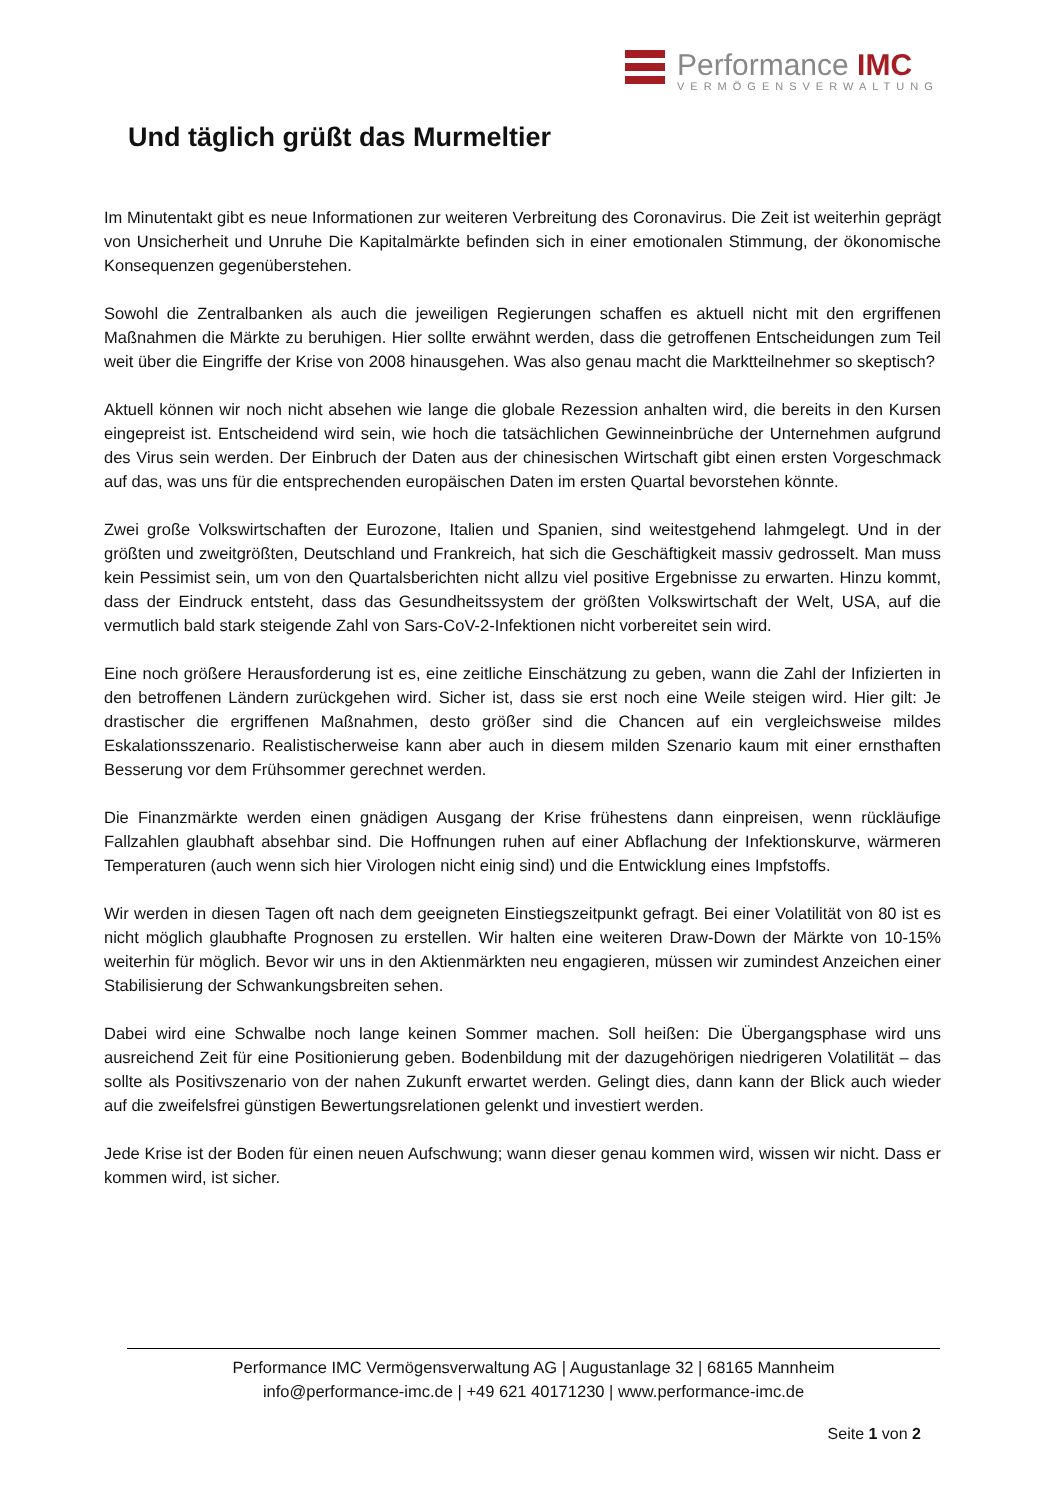Performance IMC
VERMÖGENSVERWALTUNG
Und täglich grüßt das Murmeltier
Im Minutentakt gibt es neue Informationen zur weiteren Verbreitung des Coronavirus. Die Zeit ist weiterhin geprägt von Unsicherheit und Unruhe Die Kapitalmärkte befinden sich in einer emotionalen Stimmung, der ökonomische Konsequenzen gegenüberstehen.
Sowohl die Zentralbanken als auch die jeweiligen Regierungen schaffen es aktuell nicht mit den ergriffenen Maßnahmen die Märkte zu beruhigen. Hier sollte erwähnt werden, dass die getroffenen Entscheidungen zum Teil weit über die Eingriffe der Krise von 2008 hinausgehen. Was also genau macht die Marktteilnehmer so skeptisch?
Aktuell können wir noch nicht absehen wie lange die globale Rezession anhalten wird, die bereits in den Kursen eingepreist ist. Entscheidend wird sein, wie hoch die tatsächlichen Gewinneinbrüche der Unternehmen aufgrund des Virus sein werden. Der Einbruch der Daten aus der chinesischen Wirtschaft gibt einen ersten Vorgeschmack auf das, was uns für die entsprechenden europäischen Daten im ersten Quartal bevorstehen könnte.
Zwei große Volkswirtschaften der Eurozone, Italien und Spanien, sind weitestgehend lahmgelegt. Und in der größten und zweitgrößten, Deutschland und Frankreich, hat sich die Geschäftigkeit massiv gedrosselt. Man muss kein Pessimist sein, um von den Quartalsberichten nicht allzu viel positive Ergebnisse zu erwarten. Hinzu kommt, dass der Eindruck entsteht, dass das Gesundheitssystem der größten Volkswirtschaft der Welt, USA, auf die vermutlich bald stark steigende Zahl von Sars-CoV-2-Infektionen nicht vorbereitet sein wird.
Eine noch größere Herausforderung ist es, eine zeitliche Einschätzung zu geben, wann die Zahl der Infizierten in den betroffenen Ländern zurückgehen wird. Sicher ist, dass sie erst noch eine Weile steigen wird. Hier gilt: Je drastischer die ergriffenen Maßnahmen, desto größer sind die Chancen auf ein vergleichsweise mildes Eskalationsszenario. Realistischerweise kann aber auch in diesem milden Szenario kaum mit einer ernsthaften Besserung vor dem Frühsommer gerechnet werden.
Die Finanzmärkte werden einen gnädigen Ausgang der Krise frühestens dann einpreisen, wenn rückläufige Fallzahlen glaubhaft absehbar sind. Die Hoffnungen ruhen auf einer Abflachung der Infektionskurve, wärmeren Temperaturen (auch wenn sich hier Virologen nicht einig sind) und die Entwicklung eines Impfstoffs.
Wir werden in diesen Tagen oft nach dem geeigneten Einstiegszeitpunkt gefragt. Bei einer Volatilität von 80 ist es nicht möglich glaubhafte Prognosen zu erstellen. Wir halten eine weiteren Draw-Down der Märkte von 10-15% weiterhin für möglich. Bevor wir uns in den Aktienmärkten neu engagieren, müssen wir zumindest Anzeichen einer Stabilisierung der Schwankungsbreiten sehen.
Dabei wird eine Schwalbe noch lange keinen Sommer machen. Soll heißen: Die Übergangsphase wird uns ausreichend Zeit für eine Positionierung geben. Bodenbildung mit der dazugehörigen niedrigeren Volatilität – das sollte als Positivszenario von der nahen Zukunft erwartet werden. Gelingt dies, dann kann der Blick auch wieder auf die zweifelsfrei günstigen Bewertungsrelationen gelenkt und investiert werden.
Jede Krise ist der Boden für einen neuen Aufschwung; wann dieser genau kommen wird, wissen wir nicht. Dass er kommen wird, ist sicher.
Performance IMC Vermögensverwaltung AG | Augustanlage 32 | 68165 Mannheim
info@performance-imc.de | +49 621 40171230 | www.performance-imc.de
Seite 1 von 2